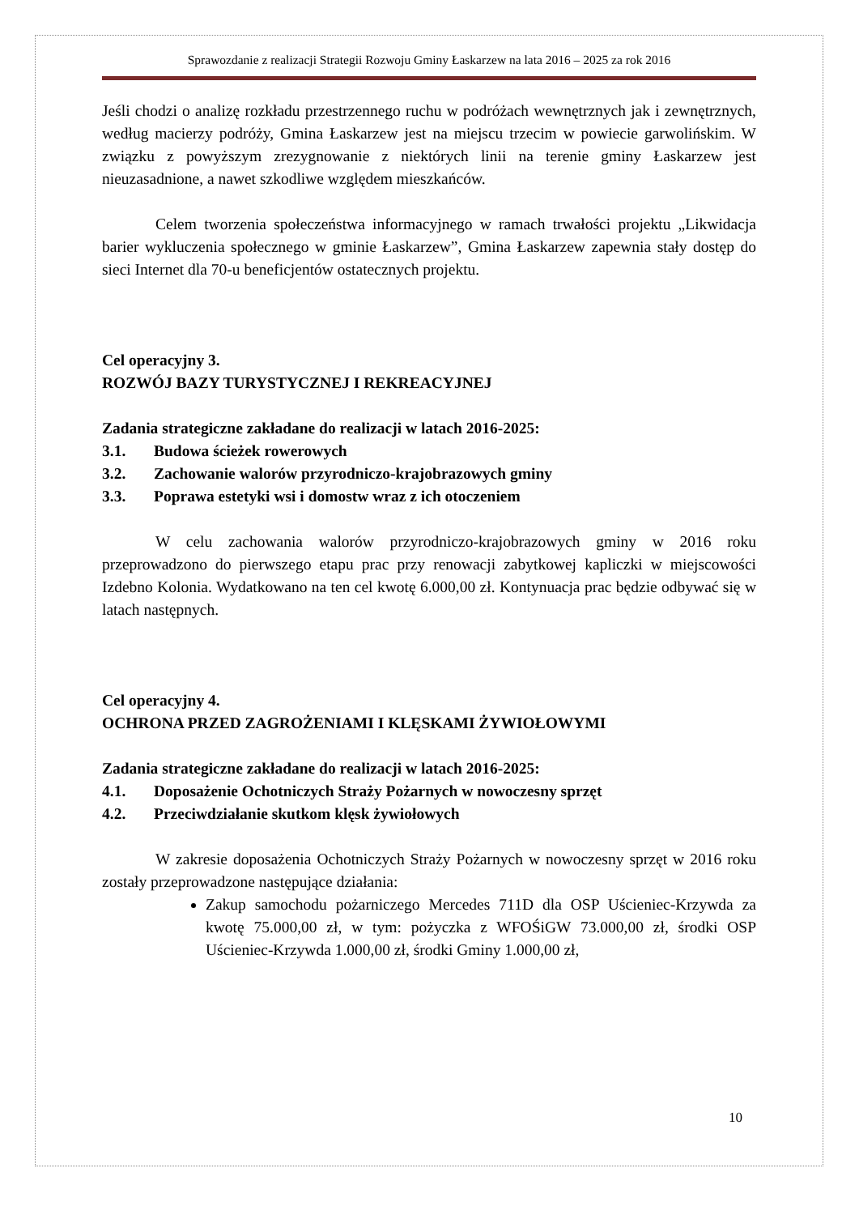Sprawozdanie z realizacji Strategii Rozwoju Gminy Łaskarzew na lata 2016 – 2025 za rok 2016
Jeśli chodzi o analizę rozkładu przestrzennego ruchu w podróżach wewnętrznych jak i zewnętrznych, według macierzy podróży, Gmina Łaskarzew jest na miejscu trzecim w powiecie garwolińskim. W związku z powyższym zrezygnowanie z niektórych linii na terenie gminy Łaskarzew jest nieuzasadnione, a nawet szkodliwe względem mieszkańców.
Celem tworzenia społeczeństwa informacyjnego w ramach trwałości projektu „Likwidacja barier wykluczenia społecznego w gminie Łaskarzew”, Gmina Łaskarzew zapewnia stały dostęp do sieci Internet dla 70-u beneficjentów ostatecznych projektu.
Cel operacyjny 3.
ROZWÓJ BAZY TURYSTYCZNEJ I REKREACYJNEJ
Zadania strategiczne zakładane do realizacji w latach 2016-2025:
3.1. Budowa ścieżek rowerowych
3.2. Zachowanie walorów przyrodniczo-krajobrazowych gminy
3.3. Poprawa estetyki wsi i domostw wraz z ich otoczeniem
W celu zachowania walorów przyrodniczo-krajobrazowych gminy w 2016 roku przeprowadzono do pierwszego etapu prac przy renowacji zabytkowej kapliczki w miejscowości Izdebno Kolonia. Wydatkowano na ten cel kwotę 6.000,00 zł. Kontynuacja prac będzie odbywać się w latach następnych.
Cel operacyjny 4.
OCHRONA PRZED ZAGROŻENIAMI I KLĘSKAMI ŻYWIOŁOWYMI
Zadania strategiczne zakładane do realizacji w latach 2016-2025:
4.1. Doposażenie Ochotniczych Straży Pożarnych w nowoczesny sprzęt
4.2. Przeciwdziałanie skutkom klęsk żywiołowych
W zakresie doposażenia Ochotniczych Straży Pożarnych w nowoczesny sprzęt w 2016 roku zostały przeprowadzone następujące działania:
Zakup samochodu pożarniczego Mercedes 711D dla OSP Uścieniec-Krzywda za kwotę 75.000,00 zł, w tym: pożyczka z WFOŚiGW 73.000,00 zł, środki OSP Uścieniec-Krzywda 1.000,00 zł, środki Gminy 1.000,00 zł,
10